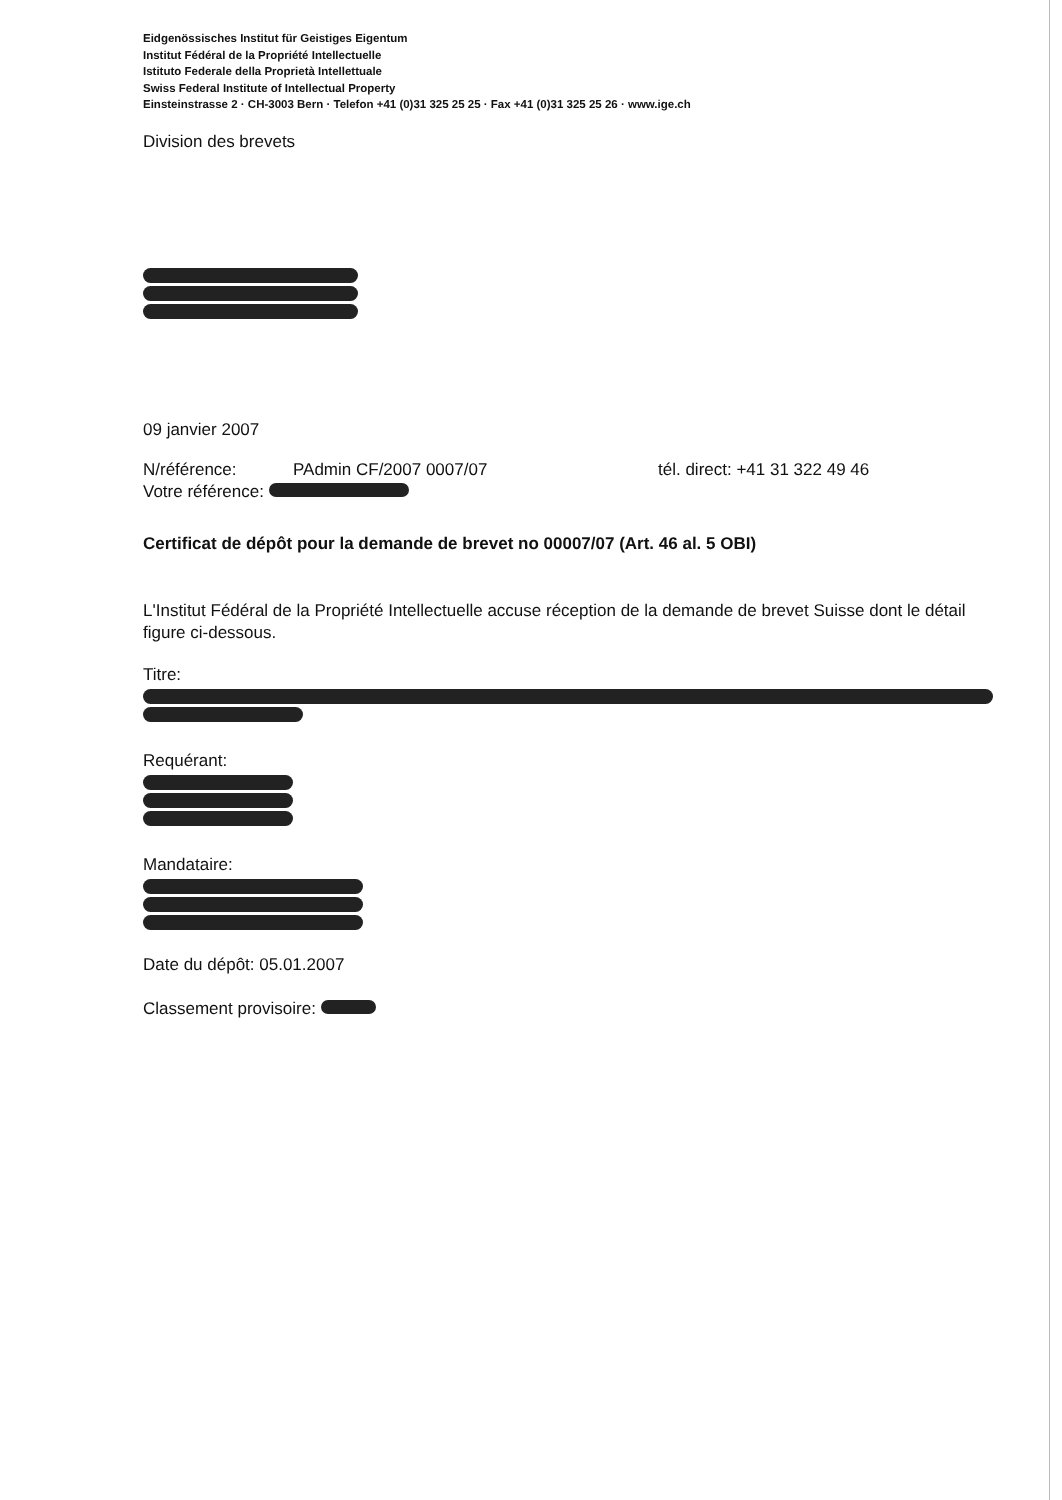Eidgenössisches Institut für Geistiges Eigentum
Institut Fédéral de la Propriété Intellectuelle
Istituto Federale della Proprietà Intellettuale
Swiss Federal Institute of Intellectual Property
Einsteinstrasse 2 · CH-3003 Bern · Telefon +41 (0)31 325 25 25 · Fax +41 (0)31 325 25 26 · www.ige.ch
Division des brevets
09 janvier 2007
N/référence: PAdmin CF/2007 0007/07 tél. direct: +41 31 322 49 46
Votre référence:
Certificat de dépôt pour la demande de brevet no 00007/07 (Art. 46 al. 5 OBI)
L'Institut Fédéral de la Propriété Intellectuelle accuse réception de la demande de brevet Suisse dont le détail figure ci-dessous.
Titre:
Requérant:
Mandataire:
Date du dépôt: 05.01.2007
Classement provisoire: